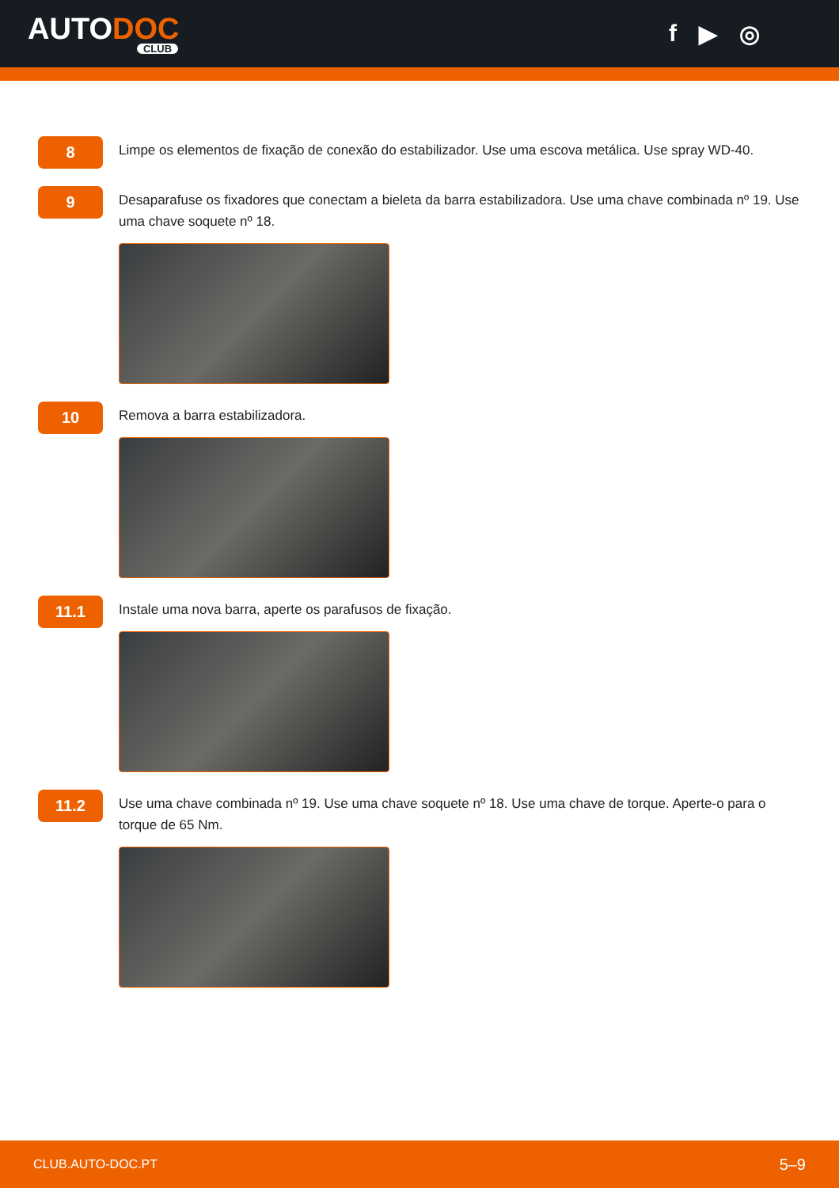AUTODOC
CLUB
f ▶ ◎
8
Limpe os elementos de fixação de conexão do estabilizador. Use uma escova metálica. Use spray WD-40.
9
Desaparafuse os fixadores que conectam a bieleta da barra estabilizadora. Use uma chave combinada nº 19. Use uma chave soquete nº 18.
10
Remova a barra estabilizadora.
11.1
Instale uma nova barra, aperte os parafusos de fixação.
11.2
Use uma chave combinada nº 19. Use uma chave soquete nº 18. Use uma chave de torque. Aperte-o para o torque de 65 Nm.
CLUB.AUTO-DOC.PT 5–9